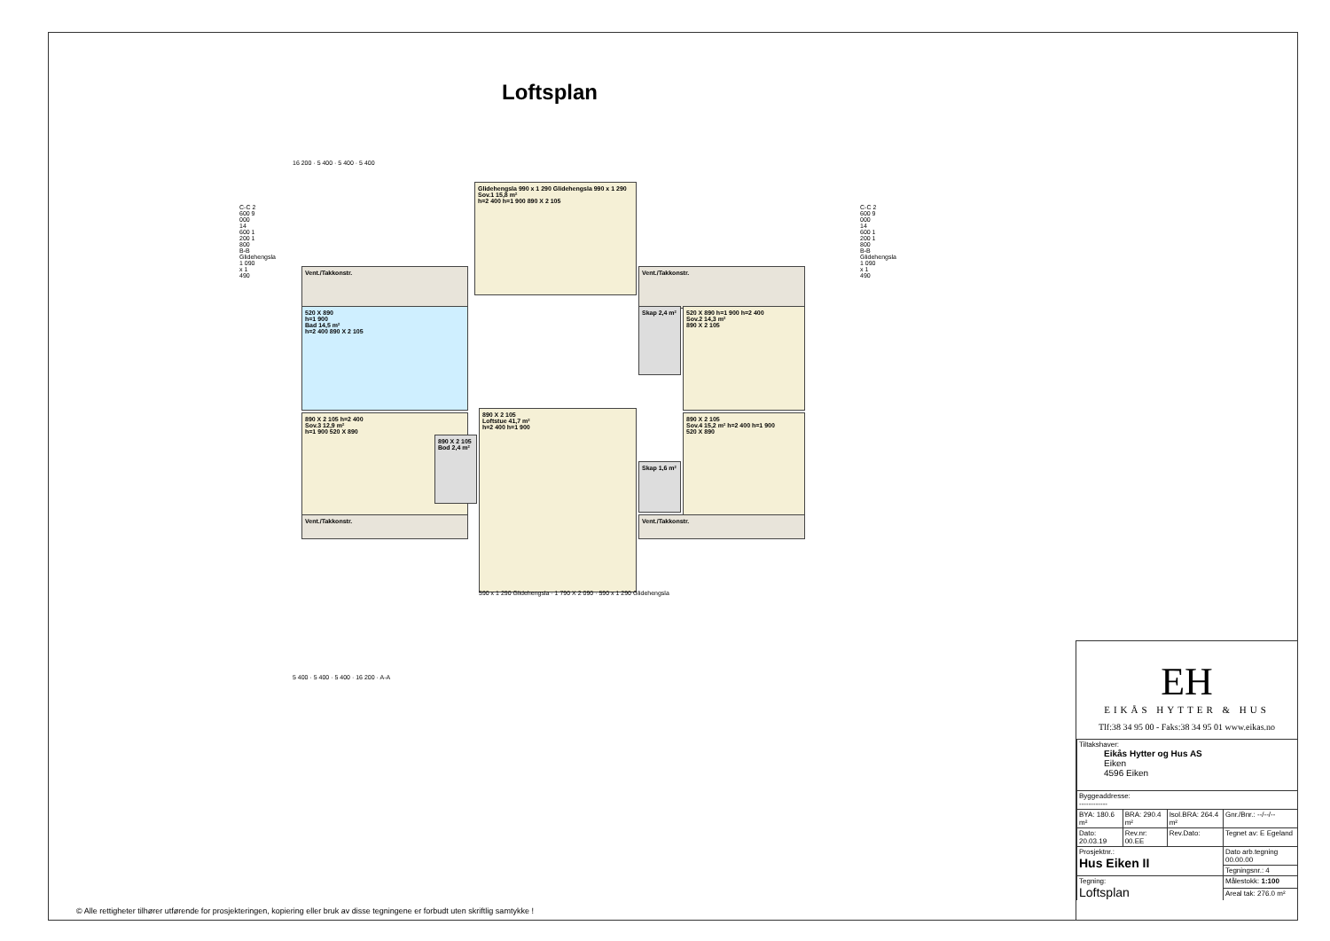Loftsplan
16 200 · 5 400 · 5 400 · 5 400
Glidehengsla 990 x 1 290 Glidehengsla 990 x 1 290
Sov.1 15,8 m²
h=2 400 h=1 900 890 X 2 105
Vent./Takkonstr. Vent./Takkonstr.
520 X 890
h=1 900
Bad 14,5 m²
h=2 400 890 X 2 105
Skap 2,4 m²
520 X 890 h=1 900 h=2 400
Sov.2 14,3 m²
890 X 2 105
890 X 2 105 h=2 400
Sov.3 12,9 m²
h=1 900 520 X 890
890 X 2 105
Bod 2,4 m²
890 X 2 105
Loftstue 41,7 m²
h=2 400 h=1 900
890 X 2 105
Sov.4 15,2 m² h=2 400 h=1 900
520 X 890
Skap 1,6 m²
Vent./Takkonstr. Vent./Takkonstr.
590 x 1 290 Glidehengsla · 1 790 X 2 090 · 590 x 1 290 Glidehengsla
C-C 2 600 9 000 14 600 1 200 1 800 B-B Glidehengsla 1 090 x 1 490
C-C 2 600 9 000 14 600 1 200 1 800 B-B Glidehengsla 1 090 x 1 490
5 400 · 5 400 · 5 400 · 16 200 · A-A
EH
EIKÅS HYTTER & HUS
Tlf:38 34 95 00 - Faks:38 34 95 01 www.eikas.no
| Tiltakshaver: Eikås Hytter og Hus AS Eiken 4596 Eiken | | | |
| Byggeaddresse: ------------ | | | |
| BYA: 180.6 m² | BRA: 290.4 m² | Isol.BRA: 264.4 m² | Gnr./Bnr.: --/--/-- |
| Dato: 20.03.19 | Rev.nr: 00.EE | Rev.Dato: | Tegnet av: E Egeland |
| Prosjektnr.: Hus Eiken II | | | Dato arb.tegning 00.00.00 |
| | | | Tegningsnr.: 4 |
| Tegning: Loftsplan | | | Målestokk: 1:100 |
| | | | Areal tak: 276.0 m² |
© Alle rettigheter tilhører utførende for prosjekteringen, kopiering eller bruk av disse tegningene er forbudt uten skriftlig samtykke !